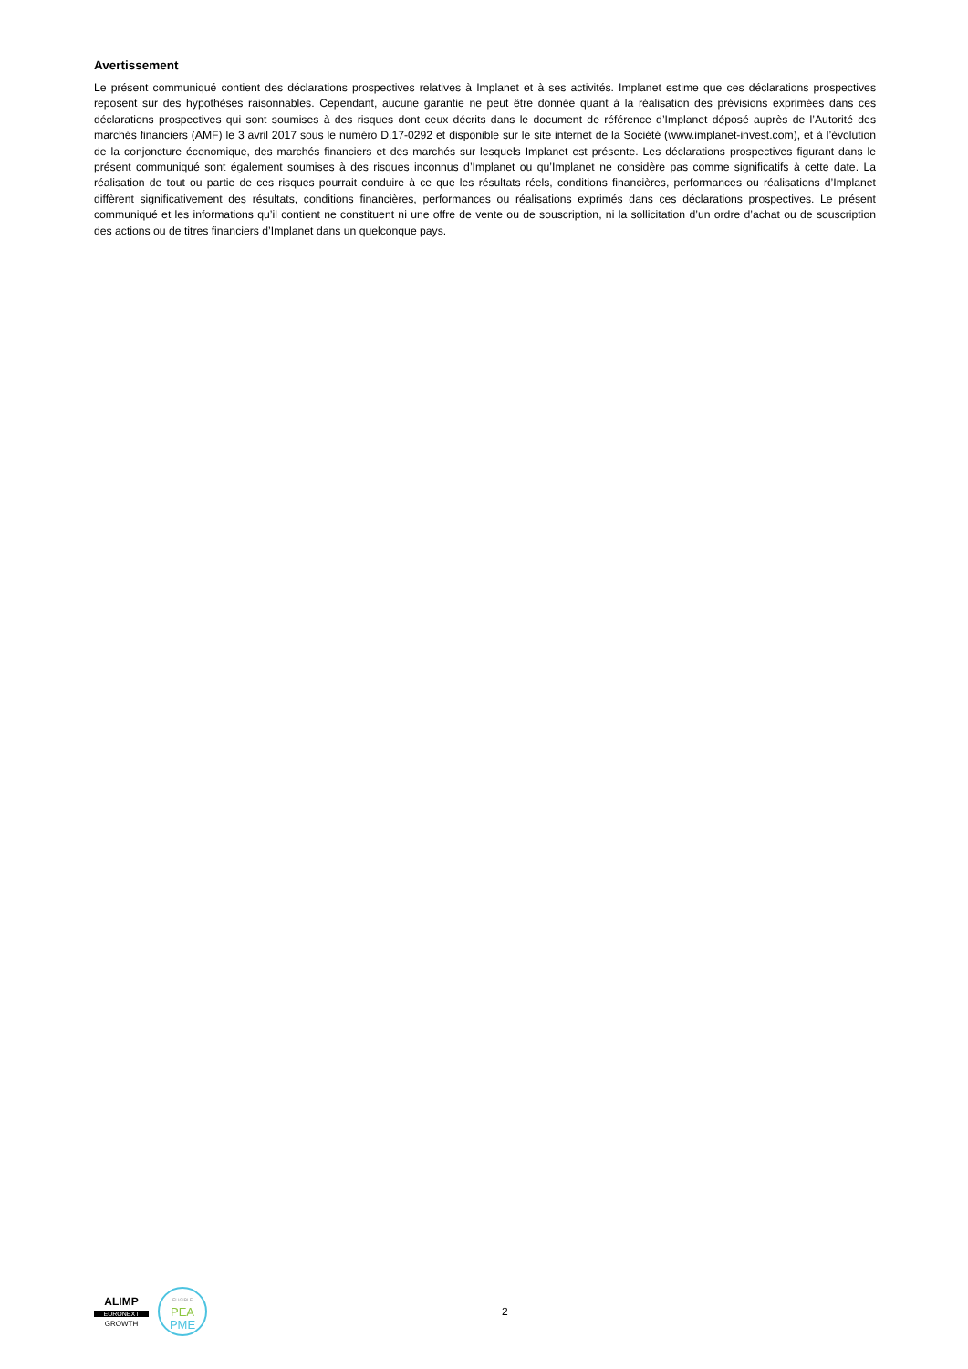Avertissement
Le présent communiqué contient des déclarations prospectives relatives à Implanet et à ses activités. Implanet estime que ces déclarations prospectives reposent sur des hypothèses raisonnables. Cependant, aucune garantie ne peut être donnée quant à la réalisation des prévisions exprimées dans ces déclarations prospectives qui sont soumises à des risques dont ceux décrits dans le document de référence d’Implanet déposé auprès de l’Autorité des marchés financiers (AMF) le 3 avril 2017 sous le numéro D.17-0292 et disponible sur le site internet de la Société (www.implanet-invest.com), et à l’évolution de la conjoncture économique, des marchés financiers et des marchés sur lesquels Implanet est présente. Les déclarations prospectives figurant dans le présent communiqué sont également soumises à des risques inconnus d’Implanet ou qu’Implanet ne considère pas comme significatifs à cette date. La réalisation de tout ou partie de ces risques pourrait conduire à ce que les résultats réels, conditions financières, performances ou réalisations d’Implanet diffèrent significativement des résultats, conditions financières, performances ou réalisations exprimés dans ces déclarations prospectives. Le présent communiqué et les informations qu’il contient ne constituent ni une offre de vente ou de souscription, ni la sollicitation d’un ordre d’achat ou de souscription des actions ou de titres financiers d’Implanet dans un quelconque pays.
ALIMP
EURONEXT
GROWTH
ELIGIBLE
PEA
PME
2